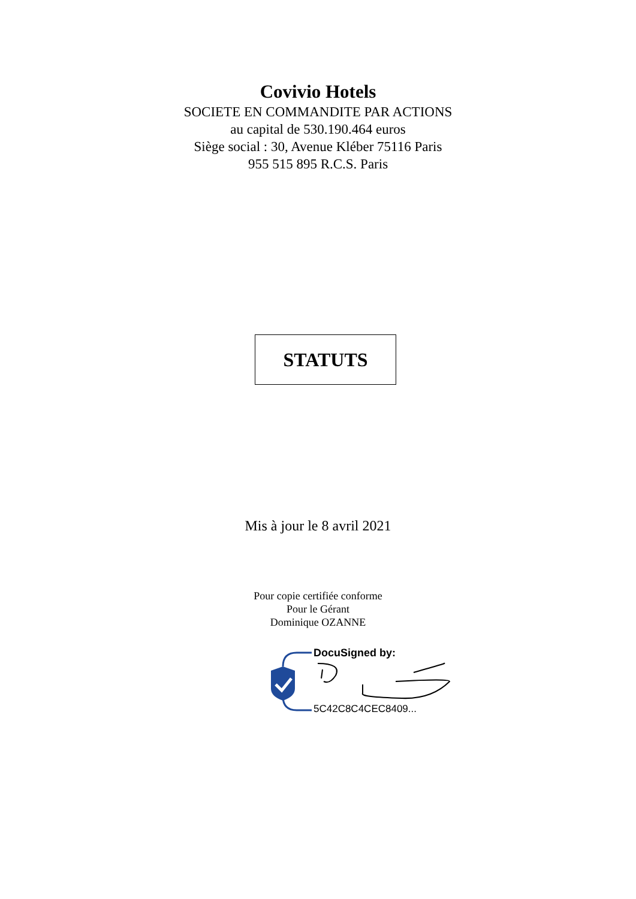Covivio Hotels
SOCIETE EN COMMANDITE PAR ACTIONS
au capital de 530.190.464 euros
Siège social : 30, Avenue Kléber 75116 Paris
955 515 895 R.C.S. Paris
STATUTS
Mis à jour le 8 avril 2021
Pour copie certifiée conforme
Pour le Gérant
Dominique OZANNE
DocuSigned by:
5C42C8C4CEC8409...